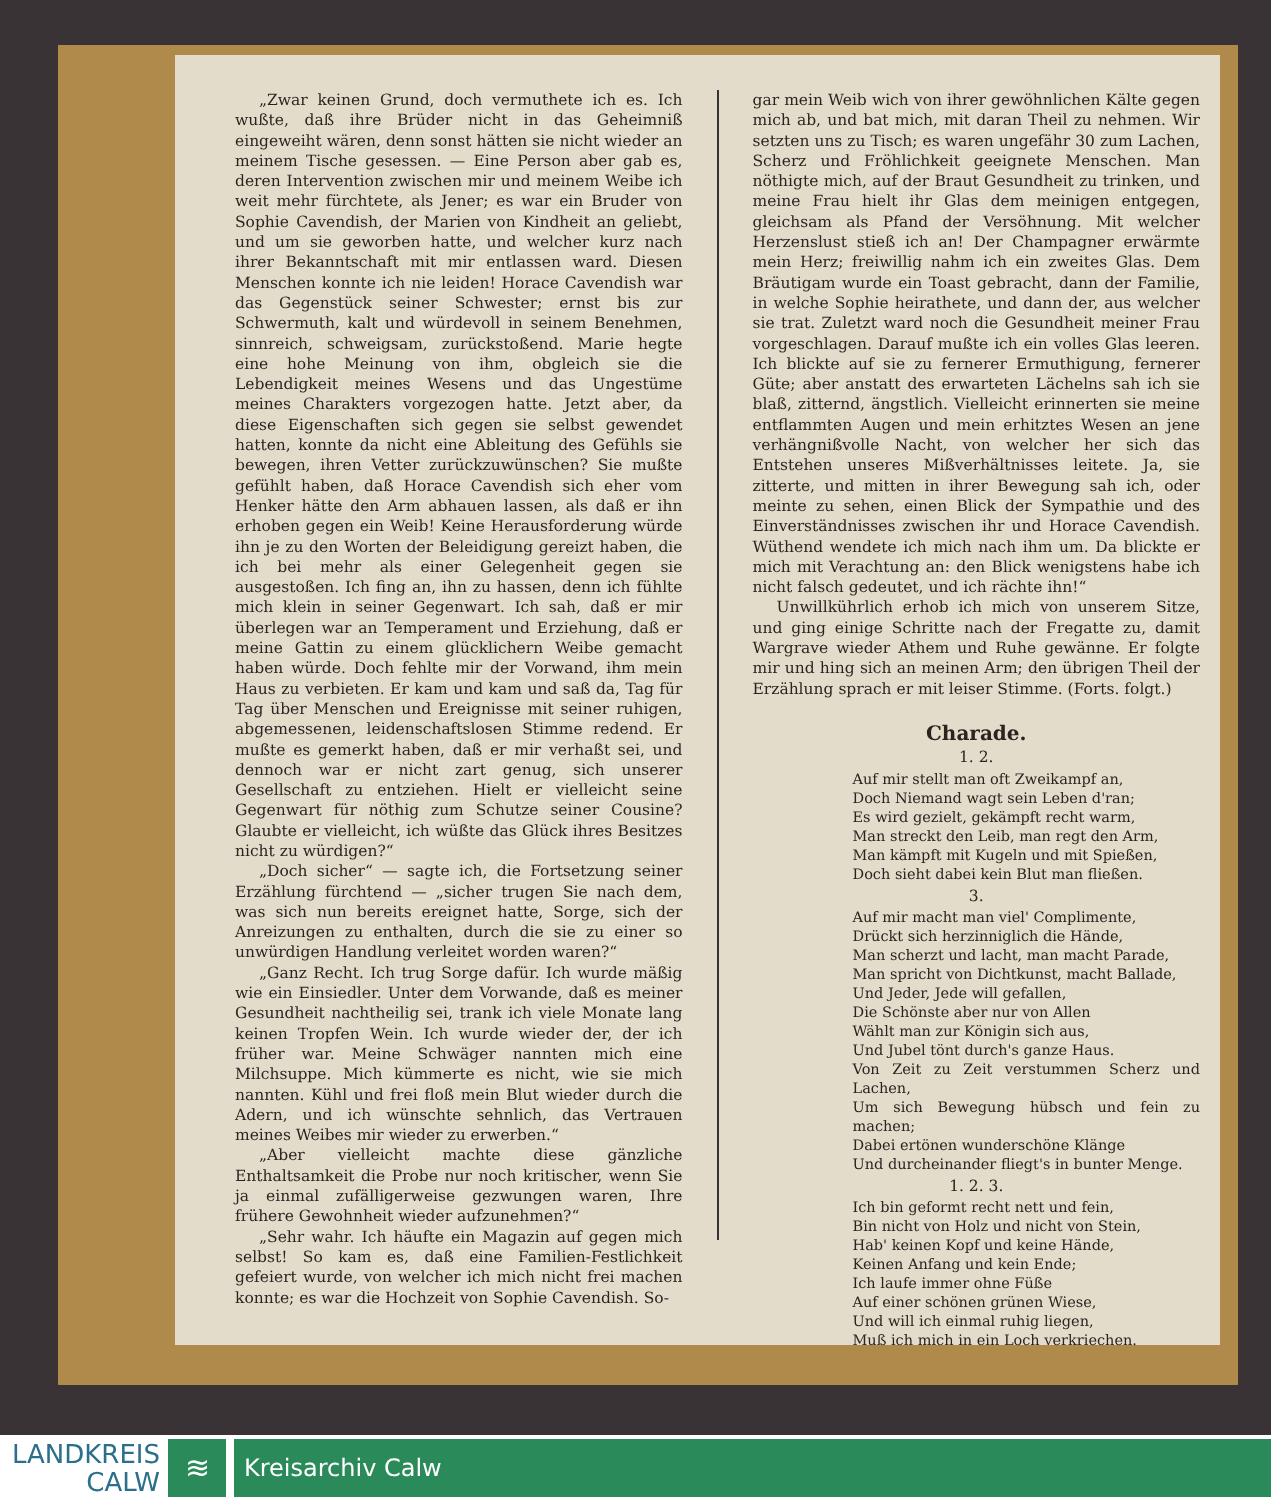„Zwar keinen Grund, doch vermuthete ich es. Ich wußte, daß ihre Brüder nicht in das Geheimniß eingeweiht wären, denn sonst hätten sie nicht wieder an meinem Tische gesessen. — Eine Person aber gab es, deren Intervention zwischen mir und meinem Weibe ich weit mehr fürchtete, als Jener; es war ein Bruder von Sophie Cavendish, der Marien von Kindheit an geliebt, und um sie geworben hatte, und welcher kurz nach ihrer Bekanntschaft mit mir entlassen ward. Diesen Menschen konnte ich nie leiden! Horace Cavendish war das Gegenstück seiner Schwester; ernst bis zur Schwermuth, kalt und würdevoll in seinem Benehmen, sinnreich, schweigsam, zurückstoßend. Marie hegte eine hohe Meinung von ihm, obgleich sie die Lebendigkeit meines Wesens und das Ungestüme meines Charakters vorgezogen hatte. Jetzt aber, da diese Eigenschaften sich gegen sie selbst gewendet hatten, konnte da nicht eine Ableitung des Gefühls sie bewegen, ihren Vetter zurückzuwünschen? Sie mußte gefühlt haben, daß Horace Cavendish sich eher vom Henker hätte den Arm abhauen lassen, als daß er ihn erhoben gegen ein Weib! Keine Herausforderung würde ihn je zu den Worten der Beleidigung gereizt haben, die ich bei mehr als einer Gelegenheit gegen sie ausgestoßen. Ich fing an, ihn zu hassen, denn ich fühlte mich klein in seiner Gegenwart. Ich sah, daß er mir überlegen war an Temperament und Erziehung, daß er meine Gattin zu einem glücklichern Weibe gemacht haben würde. Doch fehlte mir der Vorwand, ihm mein Haus zu verbieten. Er kam und kam und saß da, Tag für Tag über Menschen und Ereignisse mit seiner ruhigen, abgemessenen, leidenschaftslosen Stimme redend. Er mußte es gemerkt haben, daß er mir verhaßt sei, und dennoch war er nicht zart genug, sich unserer Gesellschaft zu entziehen. Hielt er vielleicht seine Gegenwart für nöthig zum Schutze seiner Cousine? Glaubte er vielleicht, ich wüßte das Glück ihres Besitzes nicht zu würdigen?“
„Doch sicher“ — sagte ich, die Fortsetzung seiner Erzählung fürchtend — „sicher trugen Sie nach dem, was sich nun bereits ereignet hatte, Sorge, sich der Anreizungen zu enthalten, durch die sie zu einer so unwürdigen Handlung verleitet worden waren?“
„Ganz Recht. Ich trug Sorge dafür. Ich wurde mäßig wie ein Einsiedler. Unter dem Vorwande, daß es meiner Gesundheit nachtheilig sei, trank ich viele Monate lang keinen Tropfen Wein. Ich wurde wieder der, der ich früher war. Meine Schwäger nannten mich eine Milchsuppe. Mich kümmerte es nicht, wie sie mich nannten. Kühl und frei floß mein Blut wieder durch die Adern, und ich wünschte sehnlich, das Vertrauen meines Weibes mir wieder zu erwerben.“
„Aber vielleicht machte diese gänzliche Enthaltsamkeit die Probe nur noch kritischer, wenn Sie ja einmal zufälligerweise gezwungen waren, Ihre frühere Gewohnheit wieder aufzunehmen?“
„Sehr wahr. Ich häufte ein Magazin auf gegen mich selbst! So kam es, daß eine Familien-Festlichkeit gefeiert wurde, von welcher ich mich nicht frei machen konnte; es war die Hochzeit von Sophie Cavendish. So-
gar mein Weib wich von ihrer gewöhnlichen Kälte gegen mich ab, und bat mich, mit daran Theil zu nehmen. Wir setzten uns zu Tisch; es waren ungefähr 30 zum Lachen, Scherz und Fröhlichkeit geeignete Menschen. Man nöthigte mich, auf der Braut Gesundheit zu trinken, und meine Frau hielt ihr Glas dem meinigen entgegen, gleichsam als Pfand der Versöhnung. Mit welcher Herzenslust stieß ich an! Der Champagner erwärmte mein Herz; freiwillig nahm ich ein zweites Glas. Dem Bräutigam wurde ein Toast gebracht, dann der Familie, in welche Sophie heirathete, und dann der, aus welcher sie trat. Zuletzt ward noch die Gesundheit meiner Frau vorgeschlagen. Darauf mußte ich ein volles Glas leeren. Ich blickte auf sie zu fernerer Ermuthigung, fernerer Güte; aber anstatt des erwarteten Lächelns sah ich sie blaß, zitternd, ängstlich. Vielleicht erinnerten sie meine entflammten Augen und mein erhitztes Wesen an jene verhängnißvolle Nacht, von welcher her sich das Entstehen unseres Mißverhältnisses leitete. Ja, sie zitterte, und mitten in ihrer Bewegung sah ich, oder meinte zu sehen, einen Blick der Sympathie und des Einverständnisses zwischen ihr und Horace Cavendish. Wüthend wendete ich mich nach ihm um. Da blickte er mich mit Verachtung an: den Blick wenigstens habe ich nicht falsch gedeutet, und ich rächte ihn!“
Unwillkührlich erhob ich mich von unserem Sitze, und ging einige Schritte nach der Fregatte zu, damit Wargrave wieder Athem und Ruhe gewänne. Er folgte mir und hing sich an meinen Arm; den übrigen Theil der Erzählung sprach er mit leiser Stimme. (Forts. folgt.)
Charade.
1. 2.
Auf mir stellt man oft Zweikampf an,
Doch Niemand wagt sein Leben d'ran;
Es wird gezielt, gekämpft recht warm,
Man streckt den Leib, man regt den Arm,
Man kämpft mit Kugeln und mit Spießen,
Doch sieht dabei kein Blut man fließen.
3.
Auf mir macht man viel' Complimente,
Drückt sich herzinniglich die Hände,
Man scherzt und lacht, man macht Parade,
Man spricht von Dichtkunst, macht Ballade,
Und Jeder, Jede will gefallen,
Die Schönste aber nur von Allen
Wählt man zur Königin sich aus,
Und Jubel tönt durch's ganze Haus.
Von Zeit zu Zeit verstummen Scherz und Lachen,
Um sich Bewegung hübsch und fein zu machen;
Dabei ertönen wunderschöne Klänge
Und durcheinander fliegt's in bunter Menge.
1. 2. 3.
Ich bin geformt recht nett und fein,
Bin nicht von Holz und nicht von Stein,
Hab' keinen Kopf und keine Hände,
Keinen Anfang und kein Ende;
Ich laufe immer ohne Füße
Auf einer schönen grünen Wiese,
Und will ich einmal ruhig liegen,
Muß ich mich in ein Loch verkriechen.
LANDKREIS
CALW
≋
Kreisarchiv Calw